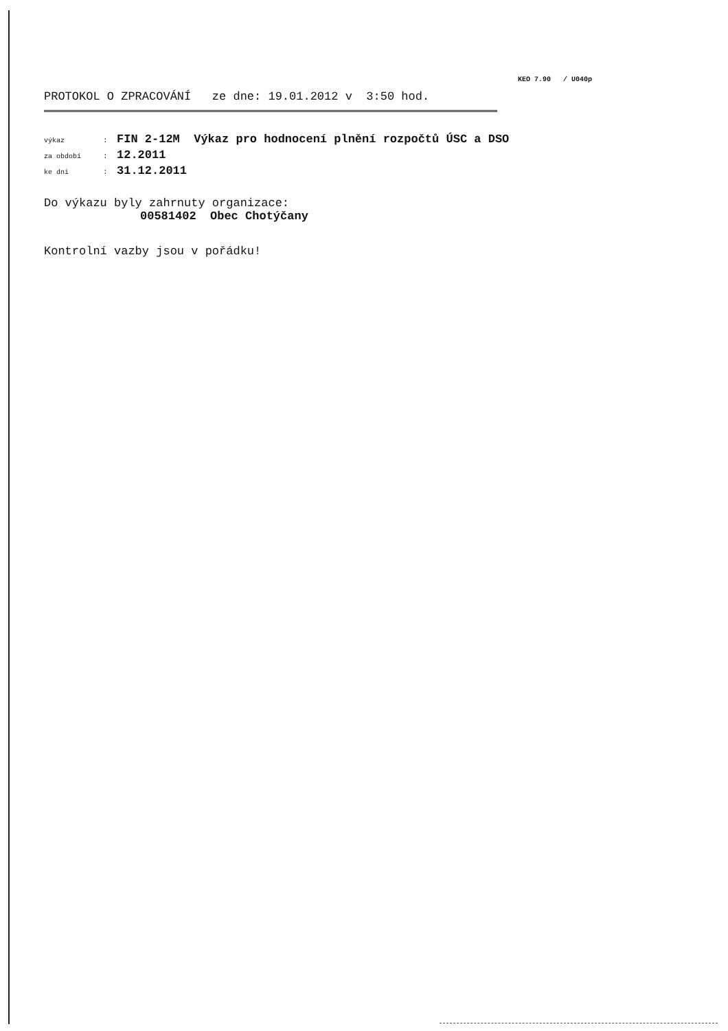KEO 7.90 / U040p
PROTOKOL O ZPRACOVÁNÍ ze dne: 19.01.2012 v 3:50 hod.
výkaz: FIN 2-12M Výkaz pro hodnocení plnění rozpočtů ÚSC a DSO
za období: 12.2011
ke dni: 31.12.2011
Do výkazu byly zahrnuty organizace:
00581402 Obec Chotýčany
Kontrolní vazby jsou v pořádku!